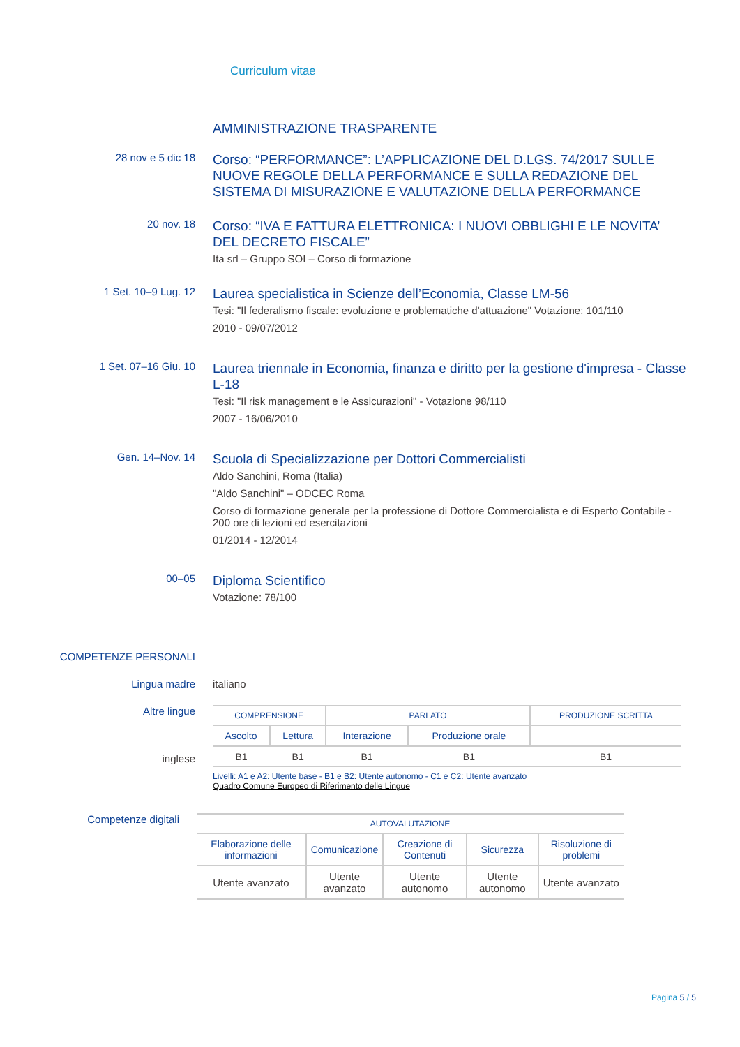Curriculum vitae
AMMINISTRAZIONE TRASPARENTE
28 nov e 5 dic 18
Corso: “PERFORMANCE”: L’APPLICAZIONE DEL D.LGS. 74/2017 SULLE NUOVE REGOLE DELLA PERFORMANCE E SULLA REDAZIONE DEL SISTEMA DI MISURAZIONE E VALUTAZIONE DELLA PERFORMANCE
20 nov. 18
Corso: “IVA E FATTURA ELETTRONICA: I NUOVI OBBLIGHI E LE NOVITA’ DEL DECRETO FISCALE”
Ita srl – Gruppo SOI – Corso di formazione
1 Set. 10–9 Lug. 12
Laurea specialistica in Scienze dell’Economia, Classe LM-56
Tesi: "Il federalismo fiscale: evoluzione e problematiche d'attuazione" Votazione: 101/110
2010 - 09/07/2012
1 Set. 07–16 Giu. 10
Laurea triennale in Economia, finanza e diritto per la gestione d'impresa - Classe L-18
Tesi: "Il risk management e le Assicurazioni" - Votazione 98/110
2007 - 16/06/2010
Gen. 14–Nov. 14
Scuola di Specializzazione per Dottori Commercialisti
Aldo Sanchini, Roma (Italia)
"Aldo Sanchini" – ODCEC Roma
Corso di formazione generale per la professione di Dottore Commercialista e di Esperto Contabile - 200 ore di lezioni ed esercitazioni
01/2014 - 12/2014
00–05
Diploma Scientifico
Votazione: 78/100
COMPETENZE PERSONALI
Lingua madre italiano
Altre lingue
inglese
| COMPRENSIONE | | PARLATO | | PRODUZIONE SCRITTA |
| --- | --- | --- | --- | --- |
| Ascolto | Lettura | Interazione | Produzione orale | |
| B1 | B1 | B1 | B1 | B1 |
Livelli: A1 e A2: Utente base - B1 e B2: Utente autonomo - C1 e C2: Utente avanzato
Quadro Comune Europeo di Riferimento delle Lingue
Competenze digitali
| AUTOVALUTAZIONE | | | | |
| --- | --- | --- | --- | --- |
| Elaborazione delle informazioni | Comunicazione | Creazione di Contenuti | Sicurezza | Risoluzione di problemi |
| Utente avanzato | Utente avanzato | Utente autonomo | Utente autonomo | Utente avanzato |
Pagina 5 / 5